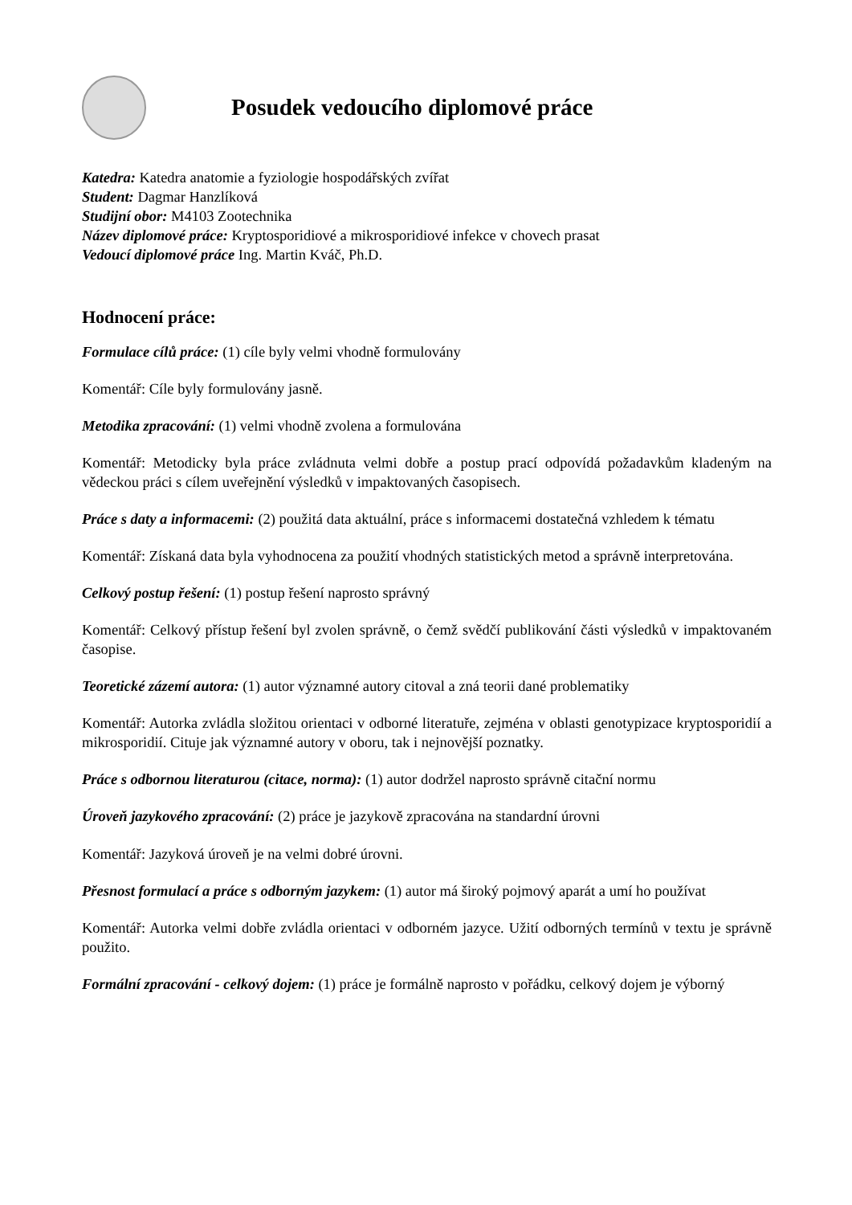Posudek vedoucího diplomové práce
Katedra: Katedra anatomie a fyziologie hospodářských zvířat
Student: Dagmar Hanzlíková
Studijní obor: M4103 Zootechnika
Název diplomové práce: Kryptosporidiové a mikrosporidiové infekce v chovech prasat
Vedoucí diplomové práce Ing. Martin Kváč, Ph.D.
Hodnocení práce:
Formulace cílů práce: (1) cíle byly velmi vhodně formulovány
Komentář: Cíle byly formulovány jasně.
Metodika zpracování: (1) velmi vhodně zvolena a formulována
Komentář: Metodicky byla práce zvládnuta velmi dobře a postup prací odpovídá požadavkům kladeným na vědeckou práci s cílem uveřejnění výsledků v impaktovaných časopisech.
Práce s daty a informacemi: (2) použitá data aktuální, práce s informacemi dostatečná vzhledem k tématu
Komentář: Získaná data byla vyhodnocena za použití vhodných statistických metod a správně interpretována.
Celkový postup řešení: (1) postup řešení naprosto správný
Komentář: Celkový přístup řešení byl zvolen správně, o čemž svědčí publikování části výsledků v impaktovaném časopise.
Teoretické zázemí autora: (1) autor významné autory citoval a zná teorii dané problematiky
Komentář: Autorka zvládla složitou orientaci v odborné literatuře, zejména v oblasti genotypizace kryptosporidií a mikrosporidií. Cituje jak významné autory v oboru, tak i nejnovější poznatky.
Práce s odbornou literaturou (citace, norma): (1) autor dodržel naprosto správně citační normu
Úroveň jazykového zpracování: (2) práce je jazykově zpracována na standardní úrovni
Komentář: Jazyková úroveň je na velmi dobré úrovni.
Přesnost formulací a práce s odborným jazykem: (1) autor má široký pojmový aparát a umí ho používat
Komentář: Autorka velmi dobře zvládla orientaci v odborném jazyce. Užití odborných termínů v textu je správně použito.
Formální zpracování - celkový dojem: (1) práce je formálně naprosto v pořádku, celkový dojem je výborný